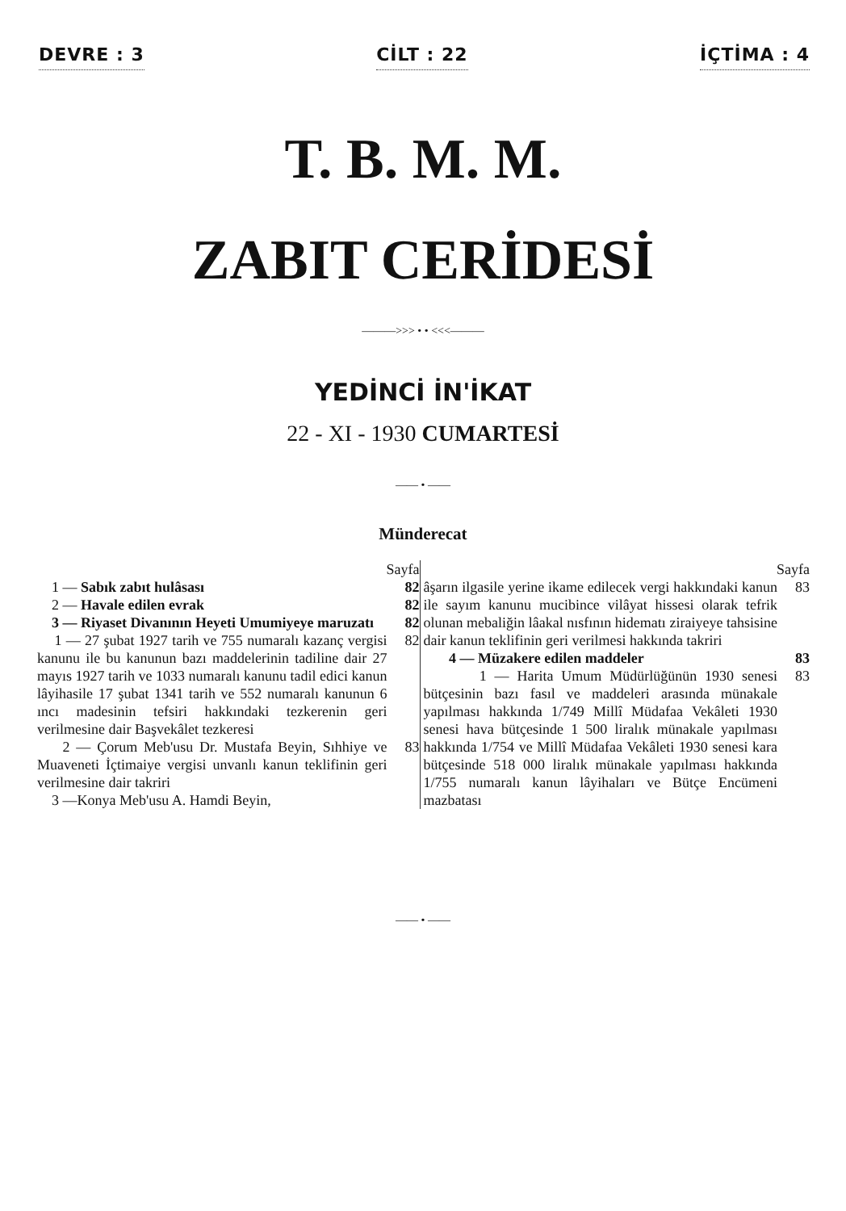DEVRE : 3 CİLT : 22 İÇTİMA : 4
T. B. M. M.
ZABIT CERİDESİ
———>>> • • <<<———
YEDİNCİ İN'İKAT
22 - XI - 1930 CUMARTESİ
—— • ——
Münderecat
Sayfa
1 — Sabık zabıt hulâsası 82
2 — Havale edilen evrak 82
3 — Riyaset Divanının Heyeti Umumiyeye maruzatı
82
1 — 27 şubat 1927 tarih ve 755 numaralı kazanç vergisi kanunu ile bu kanunun bazı maddelerinin tadiline dair 27 mayıs 1927 tarih ve 1033 numaralı kanunu tadil edici kanun lâyihasile 17 şubat 1341 tarih ve 552 numaralı kanunun 6 ıncı madesinin tefsiri hakkındaki tezkerenin geri verilmesine dair Başvekâlet tezkeresi
82
2 — Çorum Meb'usu Dr. Mustafa Beyin, Sıhhiye ve Muaveneti İçtimaiye vergisi unvanlı kanun teklifinin geri verilmesine dair takriri
83
3 —Konya Meb'usu A. Hamdi Beyin,
Sayfa
âşarın ilgasile yerine ikame edilecek vergi hakkındaki kanun ile sayım kanunu mucibince vilâyat hissesi olarak tefrik olunan mebaliğin lâakal nısfının hidematı ziraiyeye tahsisine dair kanun teklifinin geri verilmesi hakkında takriri
83
4 — Müzakere edilen maddeler 83
1 — Harita Umum Müdürlüğünün 1930 senesi bütçesinin bazı fasıl ve maddeleri arasında münakale yapılması hakkında 1/749 Millî Müdafaa Vekâleti 1930 senesi hava bütçesinde 1 500 liralık münakale yapılması hakkında 1/754 ve Millî Müdafaa Vekâleti 1930 senesi kara bütçesinde 518 000 liralık münakale yapılması hakkında 1/755 numaralı kanun lâyihaları ve Bütçe Encümeni mazbatası
83
—— • ——